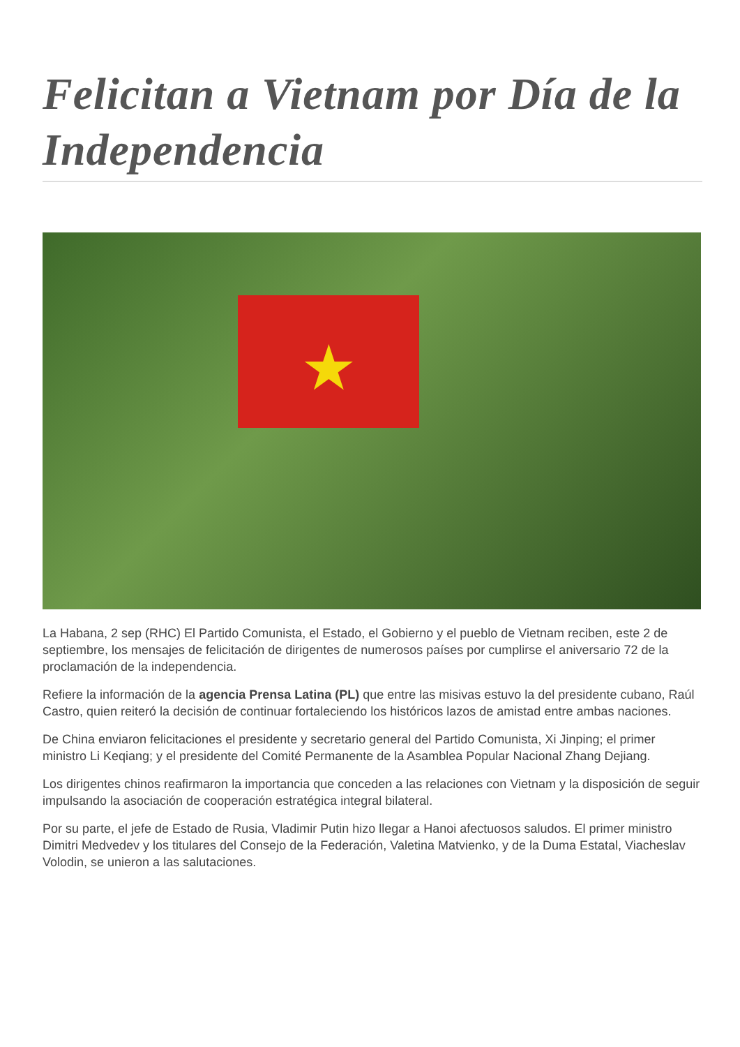Felicitan a Vietnam por Día de la Independencia
★
La Habana, 2 sep (RHC) El Partido Comunista, el Estado, el Gobierno y el pueblo de Vietnam reciben, este 2 de septiembre, los mensajes de felicitación de dirigentes de numerosos países por cumplirse el aniversario 72 de la proclamación de la independencia.
Refiere la información de la agencia Prensa Latina (PL) que entre las misivas estuvo la del presidente cubano, Raúl Castro, quien reiteró la decisión de continuar fortaleciendo los históricos lazos de amistad entre ambas naciones.
De China enviaron felicitaciones el presidente y secretario general del Partido Comunista, Xi Jinping; el primer ministro Li Keqiang; y el presidente del Comité Permanente de la Asamblea Popular Nacional Zhang Dejiang.
Los dirigentes chinos reafirmaron la importancia que conceden a las relaciones con Vietnam y la disposición de seguir impulsando la asociación de cooperación estratégica integral bilateral.
Por su parte, el jefe de Estado de Rusia, Vladimir Putin hizo llegar a Hanoi afectuosos saludos. El primer ministro Dimitri Medvedev y los titulares del Consejo de la Federación, Valetina Matvienko, y de la Duma Estatal, Viacheslav Volodin, se unieron a las salutaciones.